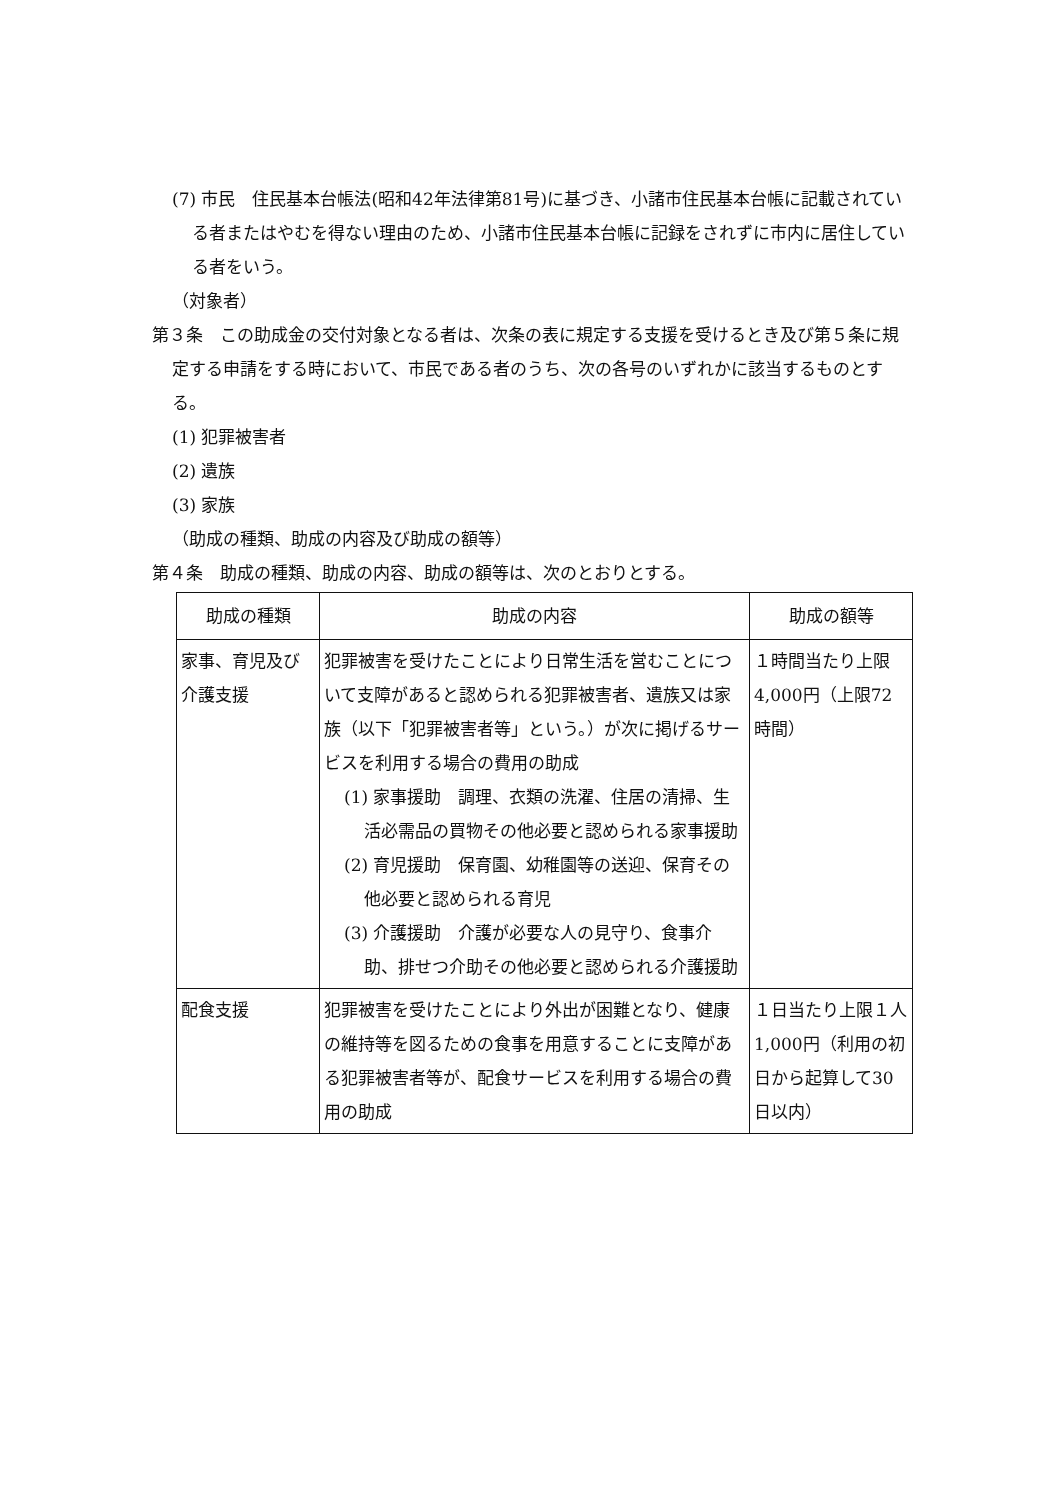(7) 市民　住民基本台帳法(昭和42年法律第81号)に基づき、小諸市住民基本台帳に記載されている者またはやむを得ない理由のため、小諸市住民基本台帳に記録をされずに市内に居住している者をいう。
（対象者）
第３条　この助成金の交付対象となる者は、次条の表に規定する支援を受けるとき及び第５条に規定する申請をする時において、市民である者のうち、次の各号のいずれかに該当するものとする。
(1) 犯罪被害者
(2) 遺族
(3) 家族
（助成の種類、助成の内容及び助成の額等）
第４条　助成の種類、助成の内容、助成の額等は、次のとおりとする。
| 助成の種類 | 助成の内容 | 助成の額等 |
| --- | --- | --- |
| 家事、育児及び介護支援 | 犯罪被害を受けたことにより日常生活を営むことについて支障があると認められる犯罪被害者、遺族又は家族（以下「犯罪被害者等」という。）が次に掲げるサービスを利用する場合の費用の助成 (1) 家事援助 調理、衣類の洗濯、住居の清掃、生活必需品の買物その他必要と認められる家事援助 (2) 育児援助 保育園、幼稚園等の送迎、保育その他必要と認められる育児 (3) 介護援助 介護が必要な人の見守り、食事介助、排せつ介助その他必要と認められる介護援助 | １時間当たり上限4,000円（上限72時間） |
| 配食支援 | 犯罪被害を受けたことにより外出が困難となり、健康の維持等を図るための食事を用意することに支障がある犯罪被害者等が、配食サービスを利用する場合の費用の助成 | １日当たり上限１人1,000円（利用の初日から起算して30日以内） |